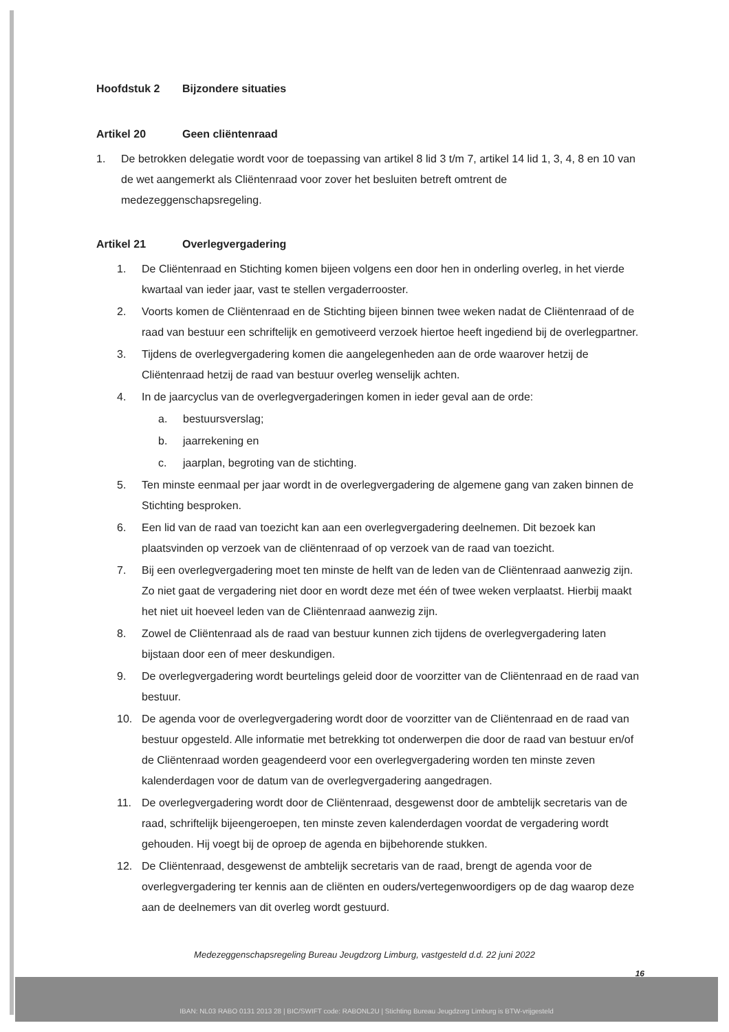Hoofdstuk 2 Bijzondere situaties
Artikel 20 Geen cliëntenraad
1. De betrokken delegatie wordt voor de toepassing van artikel 8 lid 3 t/m 7, artikel 14 lid 1, 3, 4, 8 en 10 van de wet aangemerkt als Cliëntenraad voor zover het besluiten betreft omtrent de medezeggenschapsregeling.
Artikel 21 Overlegvergadering
1. De Cliëntenraad en Stichting komen bijeen volgens een door hen in onderling overleg, in het vierde kwartaal van ieder jaar, vast te stellen vergaderrooster.
2. Voorts komen de Cliëntenraad en de Stichting bijeen binnen twee weken nadat de Cliëntenraad of de raad van bestuur een schriftelijk en gemotiveerd verzoek hiertoe heeft ingediend bij de overlegpartner.
3. Tijdens de overlegvergadering komen die aangelegenheden aan de orde waarover hetzij de Cliëntenraad hetzij de raad van bestuur overleg wenselijk achten.
4. In de jaarcyclus van de overlegvergaderingen komen in ieder geval aan de orde:
a. bestuursverslag;
b. jaarrekening en
c. jaarplan, begroting van de stichting.
5. Ten minste eenmaal per jaar wordt in de overlegvergadering de algemene gang van zaken binnen de Stichting besproken.
6. Een lid van de raad van toezicht kan aan een overlegvergadering deelnemen. Dit bezoek kan plaatsvinden op verzoek van de cliëntenraad of op verzoek van de raad van toezicht.
7. Bij een overlegvergadering moet ten minste de helft van de leden van de Cliëntenraad aanwezig zijn. Zo niet gaat de vergadering niet door en wordt deze met één of twee weken verplaatst. Hierbij maakt het niet uit hoeveel leden van de Cliëntenraad aanwezig zijn.
8. Zowel de Cliëntenraad als de raad van bestuur kunnen zich tijdens de overlegvergadering laten bijstaan door een of meer deskundigen.
9. De overlegvergadering wordt beurtelings geleid door de voorzitter van de Cliëntenraad en de raad van bestuur.
10. De agenda voor de overlegvergadering wordt door de voorzitter van de Cliëntenraad en de raad van bestuur opgesteld. Alle informatie met betrekking tot onderwerpen die door de raad van bestuur en/of de Cliëntenraad worden geagendeerd voor een overlegvergadering worden ten minste zeven kalenderdagen voor de datum van de overlegvergadering aangedragen.
11. De overlegvergadering wordt door de Cliëntenraad, desgewenst door de ambtelijk secretaris van de raad, schriftelijk bijeengeroepen, ten minste zeven kalenderdagen voordat de vergadering wordt gehouden. Hij voegt bij de oproep de agenda en bijbehorende stukken.
12. De Cliëntenraad, desgewenst de ambtelijk secretaris van de raad, brengt de agenda voor de overlegvergadering ter kennis aan de cliënten en ouders/vertegenwoordigers op de dag waarop deze aan de deelnemers van dit overleg wordt gestuurd.
Medezeggenschapsregeling Bureau Jeugdzorg Limburg, vastgesteld d.d. 22 juni 2022
16
IBAN: NL03 RABO 0131 2013 28 | BIC/SWIFT code: RABONL2U | Stichting Bureau Jeugdzorg Limburg is BTW-vrijgesteld